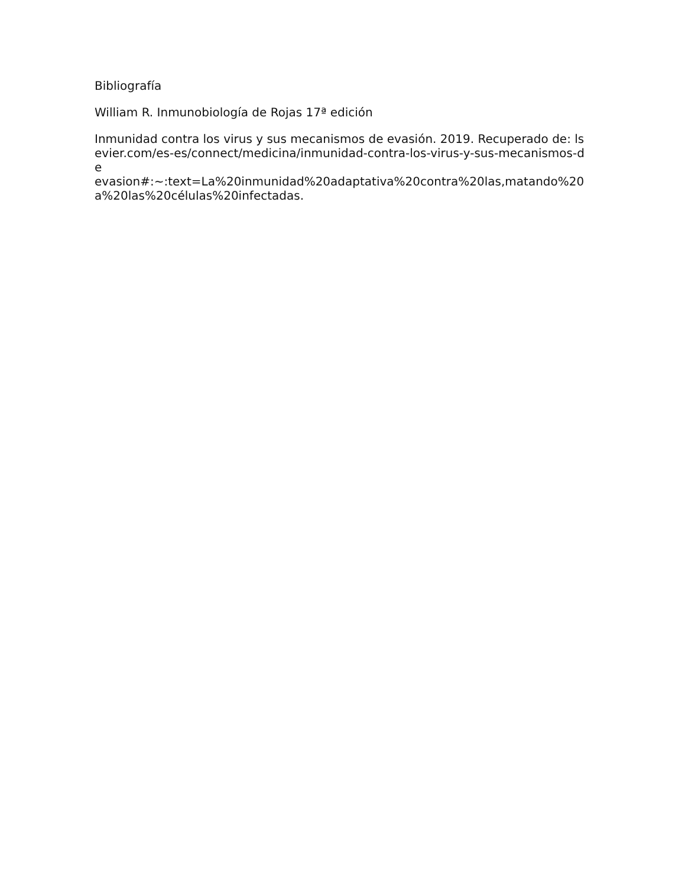Bibliografía
William R. Inmunobiología de Rojas 17ª edición
Inmunidad contra los virus y sus mecanismos de evasión. 2019. Recuperado de: lsevier.com/es-es/connect/medicina/inmunidad-contra-los-virus-y-sus-mecanismos-de
evasion#:~:text=La%20inmunidad%20adaptativa%20contra%20las,matando%20a%20las%20células%20infectadas.